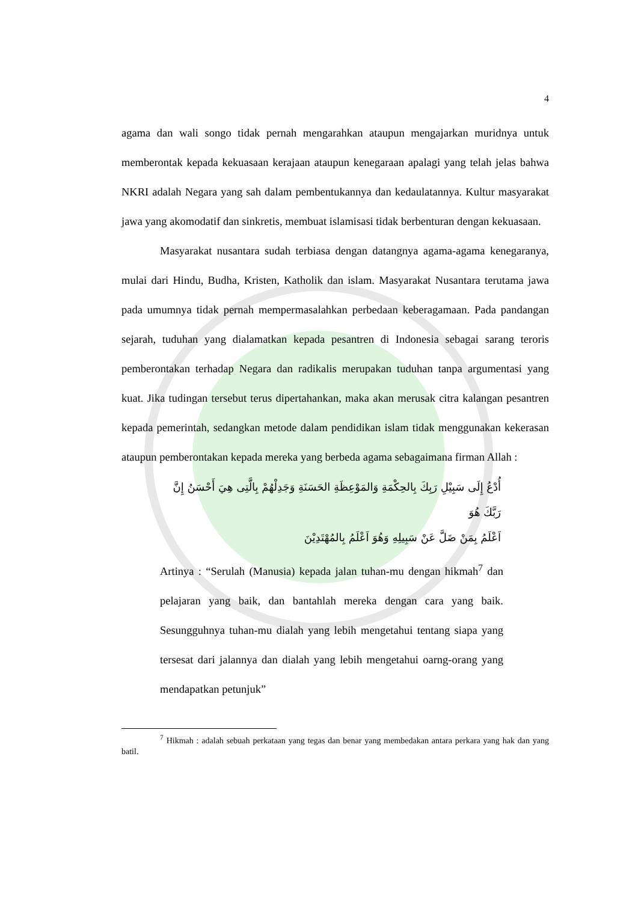4
agama dan wali songo tidak pernah mengarahkan ataupun mengajarkan muridnya untuk memberontak kepada kekuasaan kerajaan ataupun kenegaraan apalagi yang telah jelas bahwa NKRI adalah Negara yang sah dalam pembentukannya dan kedaulatannya. Kultur masyarakat jawa yang akomodatif dan sinkretis, membuat islamisasi tidak berbenturan dengan kekuasaan.
Masyarakat nusantara sudah terbiasa dengan datangnya agama-agama kenegaranya, mulai dari Hindu, Budha, Kristen, Katholik dan islam. Masyarakat Nusantara terutama jawa pada umumnya tidak pernah mempermasalahkan perbedaan keberagamaan. Pada pandangan sejarah, tuduhan yang dialamatkan kepada pesantren di Indonesia sebagai sarang teroris pemberontakan terhadap Negara dan radikalis merupakan tuduhan tanpa argumentasi yang kuat. Jika tudingan tersebut terus dipertahankan, maka akan merusak citra kalangan pesantren kepada pemerintah, sedangkan metode dalam pendidikan islam tidak menggunakan kekerasan ataupun pemberontakan kepada mereka yang berbeda agama sebagaimana firman Allah :
أُدْعُ إِلَى سَبِيْلِ رَبِكَ بِالحِكْمَةِ وَالمَوْعِظَةِ الحَسَنَةِ وَجَدِلْهُمْ بِالَّتِى هِيَ أَحْسَنُ إِنَّ رَبَّكَ هُوَ
اَعْلَمُ بِمَنْ ضَلَّ عَنْ سَبِيلِهِ وَهُوَ اَعْلَمُ بِالمُهْتَدِيْنَ
Artinya : “Serulah (Manusia) kepada jalan tuhan-mu dengan hikmah<sup>7</sup> dan pelajaran yang baik, dan bantahlah mereka dengan cara yang baik. Sesungguhnya tuhan-mu dialah yang lebih mengetahui tentang siapa yang tersesat dari jalannya dan dialah yang lebih mengetahui oarng-orang yang mendapatkan petunjuk”
<sup>7</sup> Hikmah : adalah sebuah perkataan yang tegas dan benar yang membedakan antara perkara yang hak dan yang batil.